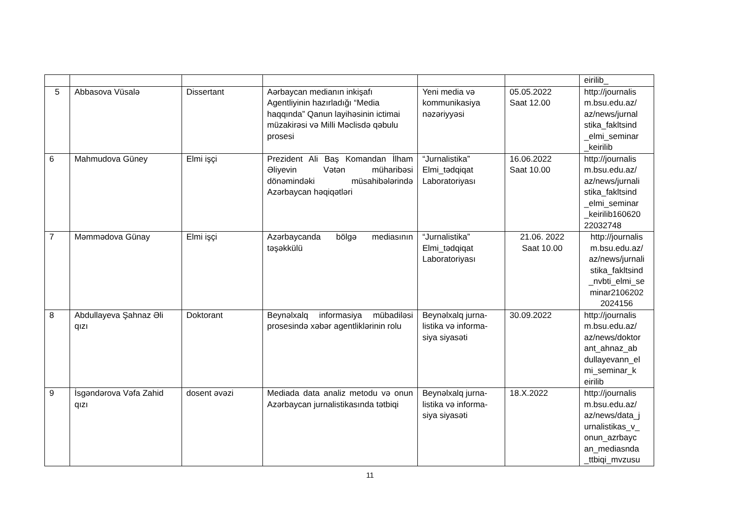| | | | | | | eirilib_ |
| 5 | Abbasova Vüsalə | Dissertant | Aərbaycan medianın inkişafı Agentliyinin hazırladığı “Media haqqında” Qanun layihəsinin ictimai müzakirəsi və Milli Məclisdə qəbulu prosesi | Yeni media və kommunikasiya nəzəriyyəsi | 05.05.2022 Saat 12.00 | http://journalis m.bsu.edu.az/ az/news/jurnal stika_fakltsind _elmi_seminar _keirilib |
| 6 | Mahmudova Güney | Elmi işçi | Prezident Ali Baş Komandan İlham Əliyevin Vətən müharibəsi dönəmindəki müsahibələrində Azərbaycan həqiqətləri | “Jurnalistika” Elmi_tədqiqat Laboratoriyası | 16.06.2022 Saat 10.00 | http://journalis m.bsu.edu.az/ az/news/jurnali stika_fakltsind _elmi_seminar _keirilib160620 22032748 |
| 7 | Məmmədova Günay | Elmi işçi | Azərbaycanda bölgə mediasının təşəkkülü | “Jurnalistika” Elmi_tədqiqat Laboratoriyası | 21.06. 2022 Saat 10.00 | http://journalis m.bsu.edu.az/ az/news/jurnali stika_fakltsind _nvbti_elmi_se minar2106202 2024156 |
| 8 | Abdullayeva Şahnaz Əli qızı | Doktorant | Beynəlxalq informasiya mübadiləsi prosesində xəbər agentliklərinin rolu | Beynəlxalq jurna-listika və informa-siya siyasəti | 30.09.2022 | http://journalis m.bsu.edu.az/ az/news/doktor ant_ahnaz_ab dullayevann_el mi_seminar_k eirilib |
| 9 | İsgəndərova Vəfa Zahid qızı | dosent əvəzi | Mediada data analiz metodu və onun Azərbaycan jurnalistikasında tətbiqi | Beynəlxalq jurna-listika və informa-siya siyasəti | 18.X.2022 | http://journalis m.bsu.edu.az/ az/news/data_j urnalistikas_v_ onun_azrbayc an_mediasnda _ttbiqi_mvzusu |
11